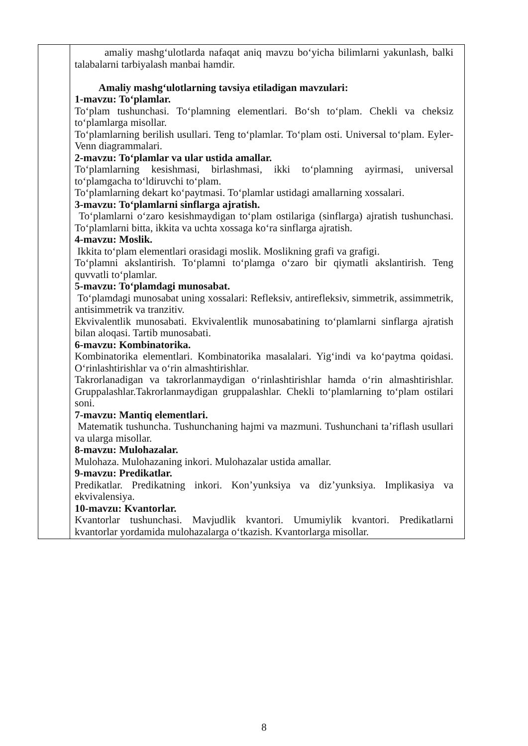| | amaliy mashg‘ulotlarda nafaqat aniq mavzu bo‘yicha bilimlarni yakunlash, balki talabalarni tarbiyalash manbai hamdir. Amaliy mashg‘ulotlarning tavsiya etiladigan mavzulari: 1-mavzu: To‘plamlar. To‘plam tushunchasi. To‘plamning elementlari. Bo‘sh to‘plam. Chekli va cheksiz to‘plamlarga misollar. To‘plamlarning berilish usullari. Teng to‘plamlar. To‘plam osti. Universal to‘plam. Eyler-Venn diagrammalari. 2-mavzu: To‘plamlar va ular ustida amallar. To‘plamlarning kesishmasi, birlashmasi, ikki to‘plamning ayirmasi, universal to‘plamgacha to‘ldiruvchi to‘plam. To‘plamlarning dekart ko‘paytmasi. To‘plamlar ustidagi amallarning xossalari. 3-mavzu: To‘plamlarni sinflarga ajratish. To‘plamlarni o‘zaro kesishmaydigan to‘plam ostilariga (sinflarga) ajratish tushunchasi. To‘plamlarni bitta, ikkita va uchta xossaga ko‘ra sinflarga ajratish. 4-mavzu: Moslik. Ikkita to‘plam elementlari orasidagi moslik. Moslikning grafi va grafigi. To‘plamni akslantirish. To‘plamni to‘plamga o‘zaro bir qiymatli akslantirish. Teng quvvatli to‘plamlar. 5-mavzu: To‘plamdagi munosabat. To‘plamdagi munosabat uning xossalari: Refleksiv, antirefleksiv, simmetrik, assimmetrik, antisimmetrik va tranzitiv. Ekvivalentlik munosabati. Ekvivalentlik munosabatining to‘plamlarni sinflarga ajratish bilan aloqasi. Tartib munosabati. 6-mavzu: Kombinatorika. Kombinatorika elementlari. Kombinatorika masalalari. Yig‘indi va ko‘paytma qoidasi. O‘rinlashtirishlar va o‘rin almashtirishlar. Takrorlanadigan va takrorlanmaydigan o‘rinlashtirishlar hamda o‘rin almashtirishlar. Gruppalashlar.Takrorlanmaydigan gruppalashlar. Chekli to‘plamlarning to‘plam ostilari soni. 7-mavzu: Mantiq elementlari. Matematik tushuncha. Tushunchaning hajmi va mazmuni. Tushunchani ta’riflash usullari va ularga misollar. 8-mavzu: Mulohazalar. Mulohaza. Mulohazaning inkori. Mulohazalar ustida amallar. 9-mavzu: Predikatlar. Predikatlar. Predikatning inkori. Kon’yunksiya va diz’yunksiya. Implikasiya va ekvivalensiya. 10-mavzu: Kvantorlar. Kvantorlar tushunchasi. Mavjudlik kvantori. Umumiylik kvantori. Predikatlarni kvantorlar yordamida mulohazalarga o‘tkazish. Kvantorlarga misollar. |
8